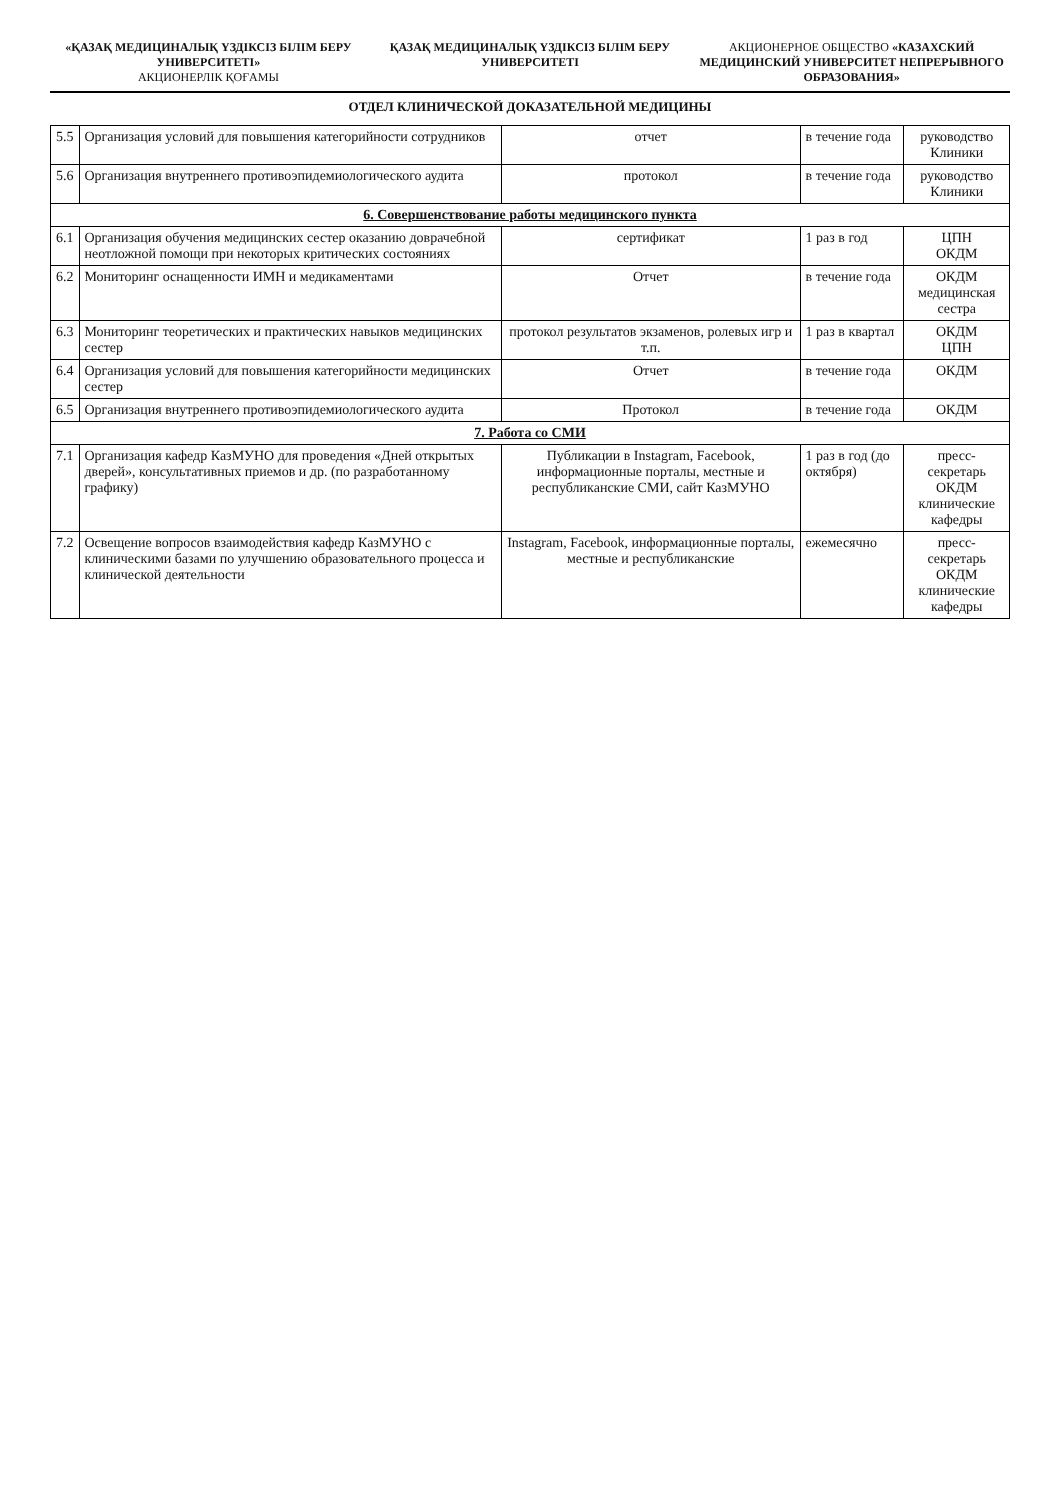«ҚАЗАҚ МЕДИЦИНАЛЫҚ ҮЗДІКСІЗ БІЛІМ БЕРУ УНИВЕРСИТЕТІ»
АКЦИОНЕРЛІК ҚОҒАМЫ
ҚАЗАҚ МЕДИЦИНАЛЫҚ ҮЗДІКСІЗ БІЛІМ БЕРУ УНИВЕРСИТЕТІ
АКЦИОНЕРНОЕ ОБЩЕСТВО «КАЗАХСКИЙ МЕДИЦИНСКИЙ УНИВЕРСИТЕТ НЕПРЕРЫВНОГО ОБРАЗОВАНИЯ»
ОТДЕЛ КЛИНИЧЕСКОЙ ДОКАЗАТЕЛЬНОЙ МЕДИЦИНЫ
| 5.5 | Организация условий для повышения категорийности сотрудников | отчет | в течение года | руководство Клиники |
| 5.6 | Организация внутреннего противоэпидемиологического аудита | протокол | в течение года | руководство Клиники |
| 6. Совершенствование работы медицинского пункта | | | | |
| 6.1 | Организация обучения медицинских сестер оказанию доврачебной неотложной помощи при некоторых критических состояниях | сертификат | 1 раз в год | ЦПН ОКДМ |
| 6.2 | Мониторинг оснащенности ИМН и медикаментами | Отчет | в течение года | ОКДМ медицинская сестра |
| 6.3 | Мониторинг теоретических и практических навыков медицинских сестер | протокол результатов экзаменов, ролевых игр и т.п. | 1 раз в квартал | ОКДМ ЦПН |
| 6.4 | Организация условий для повышения категорийности медицинских сестер | Отчет | в течение года | ОКДМ |
| 6.5 | Организация внутреннего противоэпидемиологического аудита | Протокол | в течение года | ОКДМ |
| 7. Работа со СМИ | | | | |
| 7.1 | Организация кафедр КазМУНО для проведения «Дней открытых дверей», консультативных приемов и др. (по разработанному графику) | Публикации в Instagram, Facebook, информационные порталы, местные и республиканские СМИ, сайт КазМУНО | 1 раз в год (до октября) | пресс-секретарь ОКДМ клинические кафедры |
| 7.2 | Освещение вопросов взаимодействия кафедр КазМУНО с клиническими базами по улучшению образовательного процесса и клинической деятельности | Instagram, Facebook, информационные порталы, местные и республиканские | ежемесячно | пресс-секретарь ОКДМ клинические кафедры |